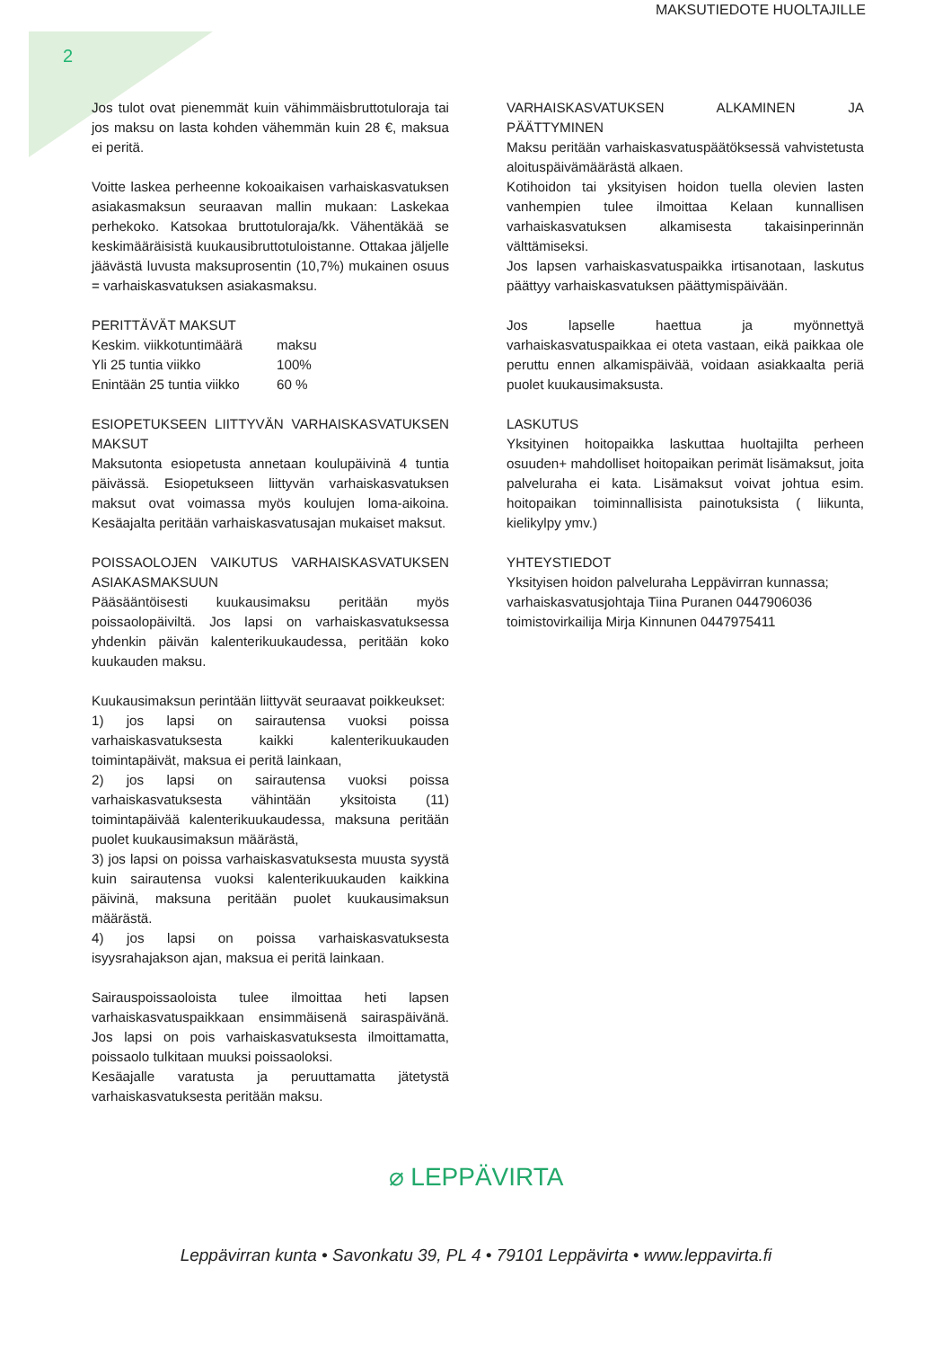MAKSUTIEDOTE HUOLTAJILLE
2
Jos tulot ovat pienemmät kuin vähimmäisbruttotuloraja tai jos maksu on lasta kohden vähemmän kuin 28 €, maksua ei peritä.
Voitte laskea perheenne kokoaikaisen varhaiskasvatuksen asiakasmaksun seuraavan mallin mukaan: Laskekaa perhekoko. Katsokaa bruttotuloraja/kk. Vähentäkää se keskimääräisistä kuukausibruttotuloistanne. Ottakaa jäljelle jäävästä luvusta maksuprosentin (10,7%) mukainen osuus = varhaiskasvatuksen asiakasmaksu.
PERITTÄVÄT MAKSUT
| Keskim. viikkotuntimäärä | maksu |
| Yli 25 tuntia viikko | 100% |
| Enintään 25 tuntia viikko | 60 % |
ESIOPETUKSEEN LIITTYVÄN VARHAISKASVATUKSEN MAKSUT
Maksutonta esiopetusta annetaan koulupäivinä 4 tuntia päivässä. Esiopetukseen liittyvän varhaiskasvatuksen maksut ovat voimassa myös koulujen loma-aikoina. Kesäajalta peritään varhaiskasvatusajan mukaiset maksut.
POISSAOLOJEN VAIKUTUS VARHAISKASVATUKSEN ASIAKASMAKSUUN
Pääsääntöisesti kuukausimaksu peritään myös poissaolopäiviltä. Jos lapsi on varhaiskasvatuksessa yhdenkin päivän kalenterikuukaudessa, peritään koko kuukauden maksu.
Kuukausimaksun perintään liittyvät seuraavat poikkeukset:
1) jos lapsi on sairautensa vuoksi poissa varhaiskasvatuksesta kaikki kalenterikuukauden toimintapäivät, maksua ei peritä lainkaan,
2) jos lapsi on sairautensa vuoksi poissa varhaiskasvatuksesta vähintään yksitoista (11) toimintapäivää kalenterikuukaudessa, maksuna peritään puolet kuukausimaksun määrästä,
3) jos lapsi on poissa varhaiskasvatuksesta muusta syystä kuin sairautensa vuoksi kalenterikuukauden kaikkina päivinä, maksuna peritään puolet kuukausimaksun määrästä.
4) jos lapsi on poissa varhaiskasvatuksesta isyysrahajakson ajan, maksua ei peritä lainkaan.
Sairauspoissaoloista tulee ilmoittaa heti lapsen varhaiskasvatuspaikkaan ensimmäisenä sairaspäivänä. Jos lapsi on pois varhaiskasvatuksesta ilmoittamatta, poissaolo tulkitaan muuksi poissaoloksi.
Kesäajalle varatusta ja peruuttamatta jätetystä varhaiskasvatuksesta peritään maksu.
VARHAISKASVATUKSEN ALKAMINEN JA PÄÄTTYMINEN
Maksu peritään varhaiskasvatuspäätöksessä vahvistetusta aloituspäivämäärästä alkaen.
Kotihoidon tai yksityisen hoidon tuella olevien lasten vanhempien tulee ilmoittaa Kelaan kunnallisen varhaiskasvatuksen alkamisesta takaisinperinnän välttämiseksi.
Jos lapsen varhaiskasvatuspaikka irtisanotaan, laskutus päättyy varhaiskasvatuksen päättymispäivään.
Jos lapselle haettua ja myönnettyä varhaiskasvatuspaikkaa ei oteta vastaan, eikä paikkaa ole peruttu ennen alkamispäivää, voidaan asiakkaalta periä puolet kuukausimaksusta.
LASKUTUS
Yksityinen hoitopaikka laskuttaa huoltajilta perheen osuuden+ mahdolliset hoitopaikan perimät lisämaksut, joita palveluraha ei kata. Lisämaksut voivat johtua esim. hoitopaikan toiminnallisista painotuksista ( liikunta, kielikylpy ymv.)
YHTEYSTIEDOT
Yksityisen hoidon palveluraha Leppävirran kunnassa;
varhaiskasvatusjohtaja Tiina Puranen 0447906036
toimistovirkailija Mirja Kinnunen 0447975411
⌀ LEPPÄVIRTA
Leppävirran kunta • Savonkatu 39, PL 4 • 79101 Leppävirta • www.leppavirta.fi